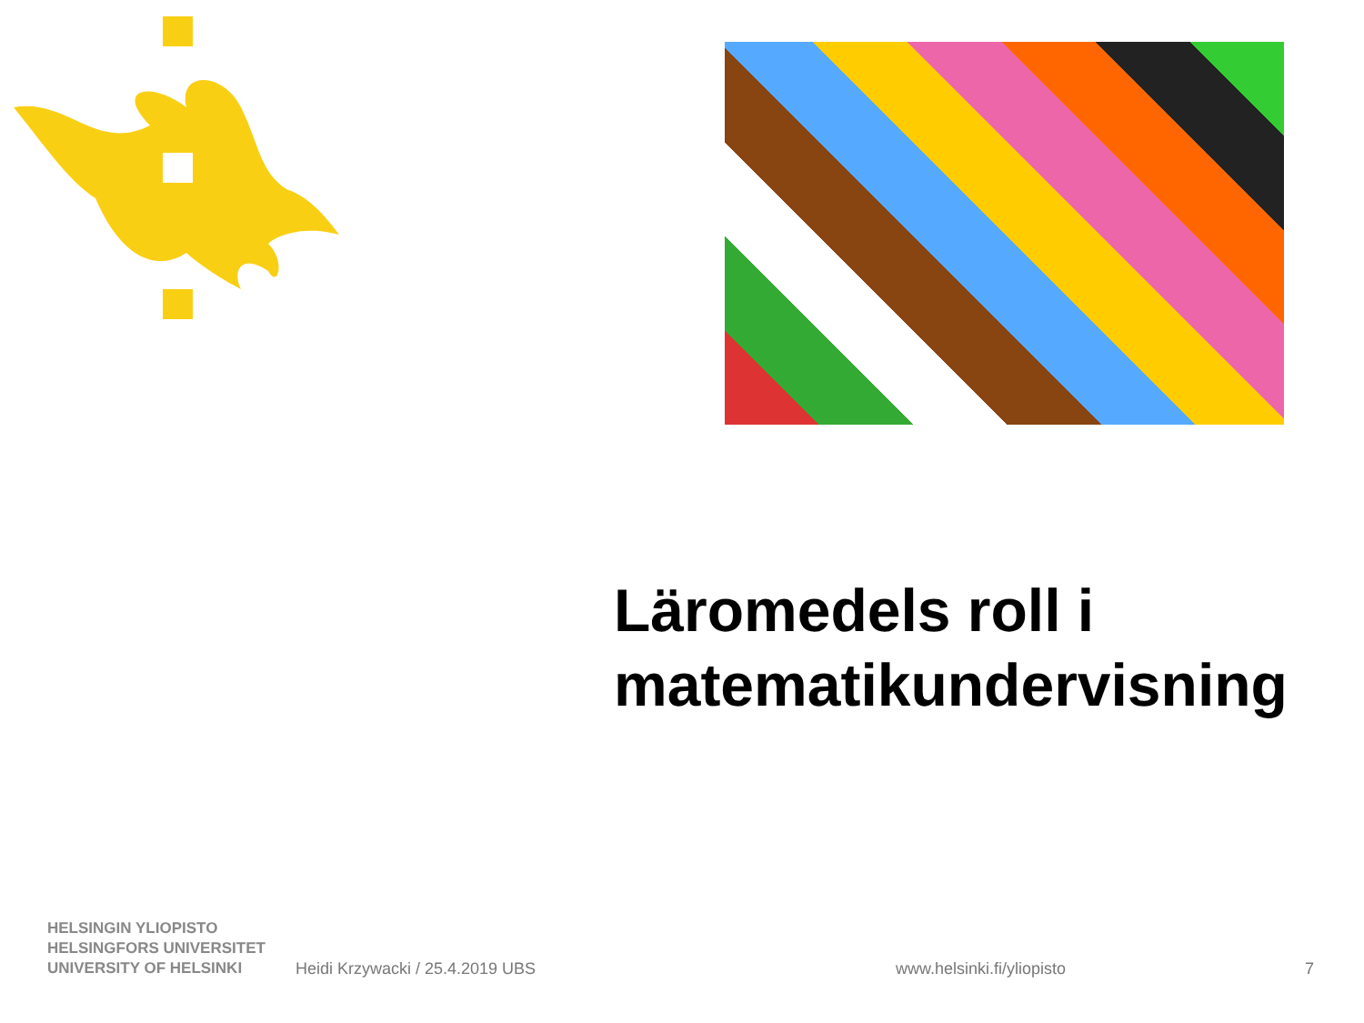Läromedels roll i
matematikundervisning
HELSINGIN YLIOPISTO
HELSINGFORS UNIVERSITET
UNIVERSITY OF HELSINKI
Heidi Krzywacki / 25.4.2019 UBS
www.helsinki.fi/yliopisto
7